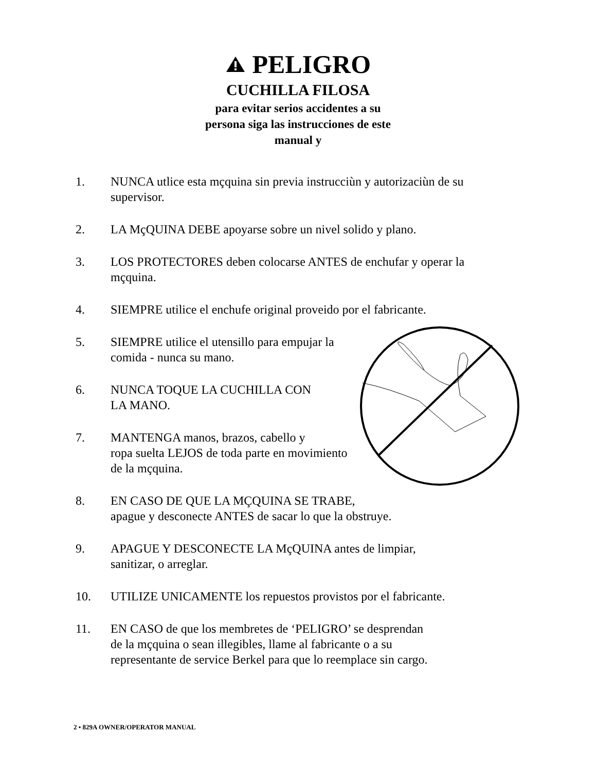PELIGRO
CUCHILLA FILOSA
para evitar serios accidentes a su
persona siga las instrucciones de este
manual y
1. NUNCA utlice esta mçquina sin previa instrucciùn y autorizaciùn de su supervisor.
2. LA MçQUINA DEBE apoyarse sobre un nivel solido y plano.
3. LOS PROTECTORES deben colocarse ANTES de enchufar y operar la mçquina.
4. SIEMPRE utilice el enchufe original proveido por el fabricante.
5. SIEMPRE utilice el utensillo para empujar la comida - nunca su mano.
6. NUNCA TOQUE LA CUCHILLA CON
LA MANO.
7. MANTENGA manos, brazos, cabello y
ropa suelta LEJOS de toda parte en movimiento
de la mçquina.
8. EN CASO DE QUE LA MÇQUINA SE TRABE,
apague y desconecte ANTES de sacar lo que la obstruye.
9. APAGUE Y DESCONECTE LA MçQUINA antes de limpiar,
sanitizar, o arreglar.
10. UTILIZE UNICAMENTE los repuestos provistos por el fabricante.
11. EN CASO de que los membretes de ‘PELIGRO’ se desprendan
de la mçquina o sean illegibles, llame al fabricante o a su
representante de service Berkel para que lo reemplace sin cargo.
2 • 829A OWNER/OPERATOR MANUAL